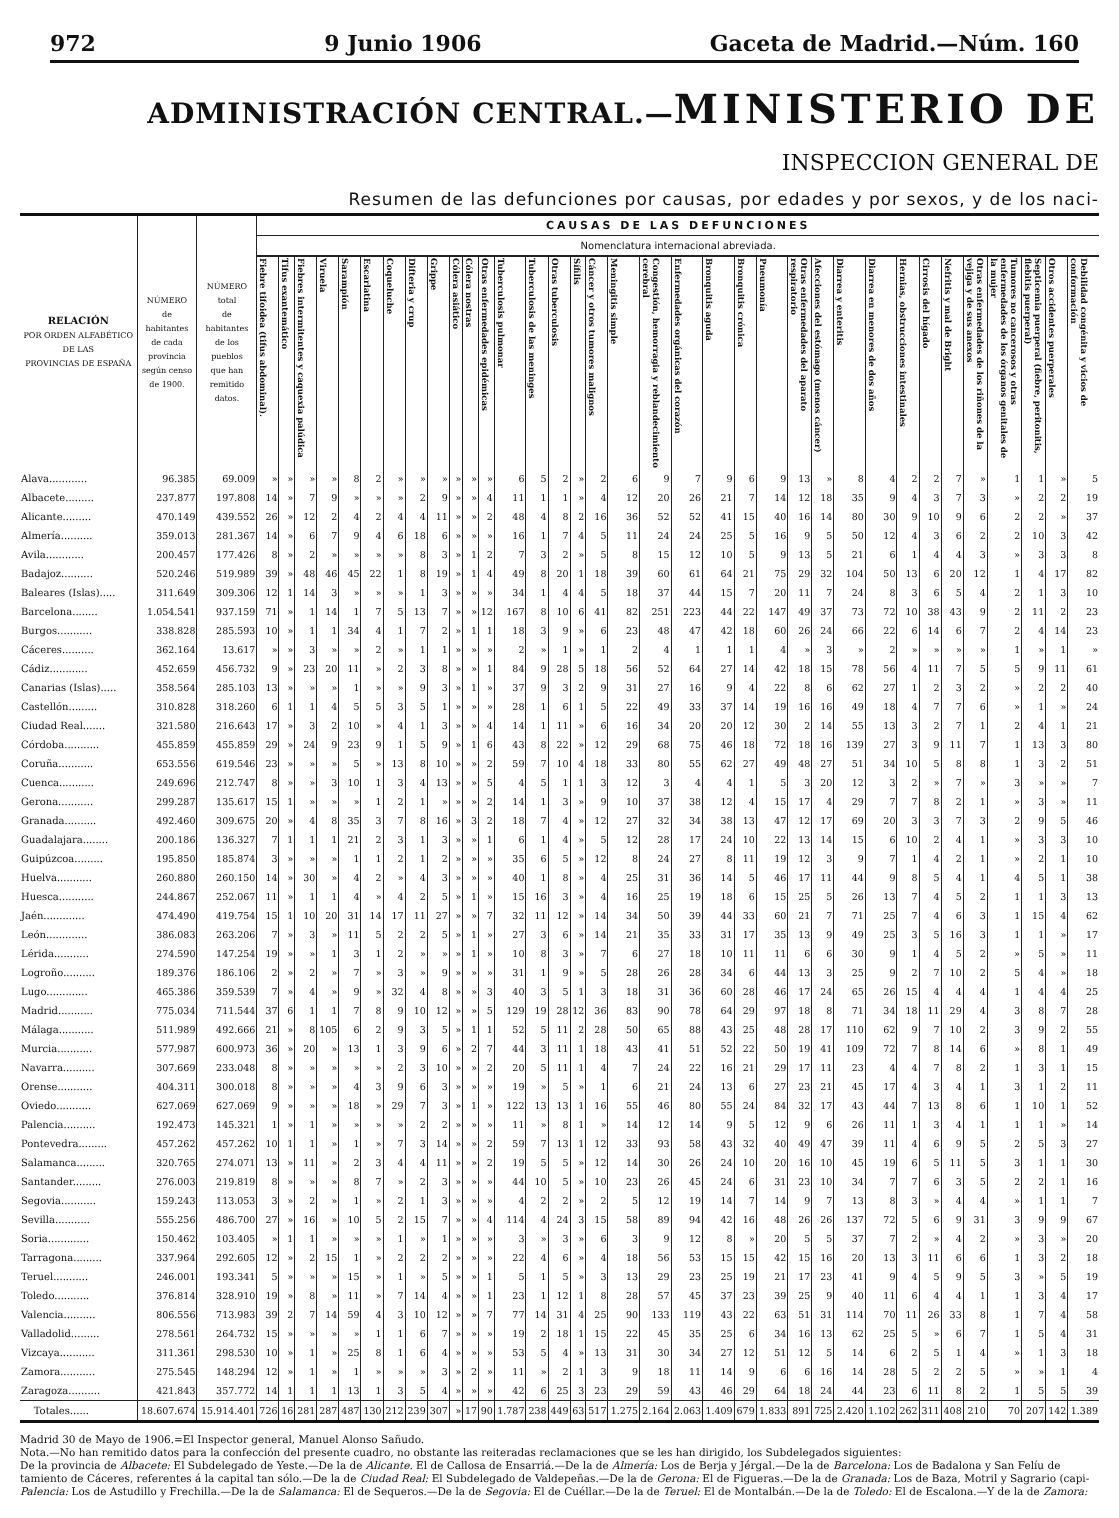972 9 Junio 1906 Gaceta de Madrid.—Núm. 160
ADMINISTRACIÓN CENTRAL.—MINISTERIO DE
INSPECCION GENERAL DE
Resumen de las defunciones por causas, por edades y por sexos, y de los naci-
| RELACIÓN POR ORDEN ALFABÉTICO DE LAS PROVINCIAS DE ESPAÑA | NÚMERO de habitantes de cada provincia según censo de 1900. | NÚMERO total de habitantes de los pueblos que han remitido datos. | CAUSAS DE LAS DEFUNCIONES | | | | | | | | | | | | | | | | | | | | | | | | | | | | | | | | | | |
| --- | --- | --- | --- | --- | --- | --- | --- | --- | --- | --- | --- | --- | --- | --- | --- | --- | --- | --- | --- | --- | --- | --- | --- | --- | --- | --- | --- | --- | --- | --- | --- | --- | --- | --- | --- | --- | --- |
| | | | Nomenclatura internacional abreviada. | | | | | | | | | | | | | | | | | | | | | | | | | | | | | | | | | | |
| | | | Fiebre tifoidea (tifus abdominal). | Tifus exantemático | Fiebres intermitentes y caquexia palúdica | Viruela | Sarampión | Escarlatina | Coqueluche | Difteria y crup | Grippe | Cólera asiático | Cólera nostras | Otras enfermedades epidémicas | Tuberculosis pulmonar | Tuberculosis de las meninges | Otras tuberculosis | Sífilis | Cáncer y otros tumores malignos | Meningitis simple | Congestión, hemorragia y reblandecimiento cerebral | Enfermedades orgánicas del corazón | Bronquitis aguda | Bronquitis crónica | Pneumonía | Otras enfermedades del aparato respiratorio | Afecciones del estómago (menos cáncer) | Diarrea y enteritis | Diarrea en menores de dos años | Hernias, obstrucciones intestinales | Cirrosis del hígado | Nefritis y mal de Bright | Otras enfermedades de los riñones de la vejiga y de sus anexos | Tumores no cancerosos y otras enfermedades de los órganos genitales de la mujer | Septicemia puerperal (fiebre, peritonitis, flebitis puerperal) | Otros accidentes puerperales | Debilidad congénita y vicios de conformación |
| Alava............ | 96.385 | 69.009 | » | » | » | » | 8 | 2 | » | » | » | » | » | » | 6 | 5 | 2 | » | 2 | 6 | 9 | 7 | 9 | 6 | 9 | 13 | » | 8 | 4 | 2 | 2 | 7 | » | 1 | 1 | » | 5 |
| Albacete......... | 237.877 | 197.808 | 14 | » | 7 | 9 | » | » | » | 2 | 9 | » | » | 4 | 11 | 1 | 1 | » | 4 | 12 | 20 | 26 | 21 | 7 | 14 | 12 | 18 | 35 | 9 | 4 | 3 | 7 | 3 | » | 2 | 2 | 19 |
| Alicante......... | 470.149 | 439.552 | 26 | » | 12 | 2 | 4 | 2 | 4 | 4 | 11 | » | » | 2 | 48 | 4 | 8 | 2 | 16 | 36 | 52 | 52 | 41 | 15 | 40 | 16 | 14 | 80 | 30 | 9 | 10 | 9 | 6 | 2 | 2 | » | 37 |
| Almería.......... | 359.013 | 281.367 | 14 | » | 6 | 7 | 9 | 4 | 6 | 18 | 6 | » | » | » | 16 | 1 | 7 | 4 | 5 | 11 | 24 | 24 | 25 | 5 | 16 | 9 | 5 | 50 | 12 | 4 | 3 | 6 | 2 | 2 | 10 | 3 | 42 |
| Avila............ | 200.457 | 177.426 | 8 | » | 2 | » | » | » | » | 8 | 3 | » | 1 | 2 | 7 | 3 | 2 | » | 5 | 8 | 15 | 12 | 10 | 5 | 9 | 13 | 5 | 21 | 6 | 1 | 4 | 4 | 3 | » | 3 | 3 | 8 |
| Badajoz.......... | 520.246 | 519.989 | 39 | » | 48 | 46 | 45 | 22 | 1 | 8 | 19 | » | 1 | 4 | 49 | 8 | 20 | 1 | 18 | 39 | 60 | 61 | 64 | 21 | 75 | 29 | 32 | 104 | 50 | 13 | 6 | 20 | 12 | 1 | 4 | 17 | 82 |
| Baleares (Islas)..... | 311.649 | 309.306 | 12 | 1 | 14 | 3 | » | » | » | 1 | 3 | » | » | » | 34 | 1 | 4 | 4 | 5 | 18 | 37 | 44 | 15 | 7 | 20 | 11 | 7 | 24 | 8 | 3 | 6 | 5 | 4 | 2 | 1 | 3 | 10 |
| Barcelona........ | 1.054.541 | 937.159 | 71 | » | 1 | 14 | 1 | 7 | 5 | 13 | 7 | » | » | 12 | 167 | 8 | 10 | 6 | 41 | 82 | 251 | 223 | 44 | 22 | 147 | 49 | 37 | 73 | 72 | 10 | 38 | 43 | 9 | 2 | 11 | 2 | 23 |
| Burgos........... | 338.828 | 285.593 | 10 | » | 1 | 1 | 34 | 4 | 1 | 7 | 2 | » | 1 | 1 | 18 | 3 | 9 | » | 6 | 23 | 48 | 47 | 42 | 18 | 60 | 26 | 24 | 66 | 22 | 6 | 14 | 6 | 7 | 2 | 4 | 14 | 23 |
| Cáceres.......... | 362.164 | 13.617 | » | » | 3 | » | » | 2 | » | 1 | 1 | » | » | » | 2 | » | 1 | » | 1 | 2 | 4 | 1 | 1 | 1 | 4 | » | 3 | » | 2 | » | » | » | » | 1 | » | 1 | » |
| Cádiz............ | 452.659 | 456.732 | 9 | » | 23 | 20 | 11 | » | 2 | 3 | 8 | » | » | 1 | 84 | 9 | 28 | 5 | 18 | 56 | 52 | 64 | 27 | 14 | 42 | 18 | 15 | 78 | 56 | 4 | 11 | 7 | 5 | 5 | 9 | 11 | 61 |
| Canarias (Islas)..... | 358.564 | 285.103 | 13 | » | » | » | 1 | » | » | 9 | 3 | » | 1 | » | 37 | 9 | 3 | 2 | 9 | 31 | 27 | 16 | 9 | 4 | 22 | 8 | 6 | 62 | 27 | 1 | 2 | 3 | 2 | » | 2 | 2 | 40 |
| Castellón......... | 310.828 | 318.260 | 6 | 1 | 1 | 4 | 5 | 5 | 3 | 5 | 1 | » | » | » | 28 | 1 | 6 | 1 | 5 | 22 | 49 | 33 | 37 | 14 | 19 | 16 | 16 | 49 | 18 | 4 | 7 | 7 | 6 | » | 1 | » | 24 |
| Ciudad Real....... | 321.580 | 216.643 | 17 | » | 3 | 2 | 10 | » | 4 | 1 | 3 | » | » | 4 | 14 | 1 | 11 | » | 6 | 16 | 34 | 20 | 20 | 12 | 30 | 2 | 14 | 55 | 13 | 3 | 2 | 7 | 1 | 2 | 4 | 1 | 21 |
| Córdoba........... | 455.859 | 455.859 | 29 | » | 24 | 9 | 23 | 9 | 1 | 5 | 9 | » | 1 | 6 | 43 | 8 | 22 | » | 12 | 29 | 68 | 75 | 46 | 18 | 72 | 18 | 16 | 139 | 27 | 3 | 9 | 11 | 7 | 1 | 13 | 3 | 80 |
| Coruña........... | 653.556 | 619.546 | 23 | » | » | » | 5 | » | 13 | 8 | 10 | » | » | 2 | 59 | 7 | 10 | 4 | 18 | 33 | 80 | 55 | 62 | 27 | 49 | 48 | 27 | 51 | 34 | 10 | 5 | 8 | 8 | 1 | 3 | 2 | 51 |
| Cuenca........... | 249.696 | 212.747 | 8 | » | » | 3 | 10 | 1 | 3 | 4 | 13 | » | » | 5 | 4 | 5 | 1 | 1 | 3 | 12 | 3 | 4 | 4 | 1 | 5 | 3 | 20 | 12 | 3 | 2 | » | 7 | » | 3 | » | » | 7 |
| Gerona........... | 299.287 | 135.617 | 15 | 1 | » | » | » | 1 | 2 | 1 | » | » | » | 2 | 14 | 1 | 3 | » | 9 | 10 | 37 | 38 | 12 | 4 | 15 | 17 | 4 | 29 | 7 | 7 | 8 | 2 | 1 | » | 3 | » | 11 |
| Granada.......... | 492.460 | 309.675 | 20 | » | 4 | 8 | 35 | 3 | 7 | 8 | 16 | » | 3 | 2 | 18 | 7 | 4 | » | 12 | 27 | 32 | 34 | 38 | 13 | 47 | 12 | 17 | 69 | 20 | 3 | 3 | 7 | 3 | 2 | 9 | 5 | 46 |
| Guadalajara........ | 200.186 | 136.327 | 7 | 1 | 1 | 1 | 21 | 2 | 3 | 1 | 3 | » | » | 1 | 6 | 1 | 4 | » | 5 | 12 | 28 | 17 | 24 | 10 | 22 | 13 | 14 | 15 | 6 | 10 | 2 | 4 | 1 | » | 3 | 3 | 10 |
| Guipúzcoa......... | 195.850 | 185.874 | 3 | » | » | » | 1 | 1 | 2 | 1 | 2 | » | » | » | 35 | 6 | 5 | » | 12 | 8 | 24 | 27 | 8 | 11 | 19 | 12 | 3 | 9 | 7 | 1 | 4 | 2 | 1 | » | 2 | 1 | 10 |
| Huelva........... | 260.880 | 260.150 | 14 | » | 30 | » | 4 | 2 | » | 4 | 3 | » | » | » | 40 | 1 | 8 | » | 4 | 25 | 31 | 36 | 14 | 5 | 46 | 17 | 11 | 44 | 9 | 8 | 5 | 4 | 1 | 4 | 5 | 1 | 38 |
| Huesca........... | 244.867 | 252.067 | 11 | » | 1 | 1 | 4 | » | 4 | 2 | 5 | » | 1 | » | 15 | 16 | 3 | » | 4 | 16 | 25 | 19 | 18 | 6 | 15 | 25 | 5 | 26 | 13 | 7 | 4 | 5 | 2 | 1 | 1 | 3 | 13 |
| Jaén............. | 474.490 | 419.754 | 15 | 1 | 10 | 20 | 31 | 14 | 17 | 11 | 27 | » | » | 7 | 32 | 11 | 12 | » | 14 | 34 | 50 | 39 | 44 | 33 | 60 | 21 | 7 | 71 | 25 | 7 | 4 | 6 | 3 | 1 | 15 | 4 | 62 |
| León............. | 386.083 | 263.206 | 7 | » | 3 | » | 11 | 5 | 2 | 2 | 5 | » | 1 | » | 27 | 3 | 6 | » | 14 | 21 | 35 | 33 | 31 | 17 | 35 | 13 | 9 | 49 | 25 | 3 | 5 | 16 | 3 | 1 | 1 | » | 17 |
| Lérida........... | 274.590 | 147.254 | 19 | » | » | 1 | 3 | 1 | 2 | » | » | » | 1 | » | 10 | 8 | 3 | » | 7 | 6 | 27 | 18 | 10 | 11 | 11 | 6 | 6 | 30 | 9 | 1 | 4 | 5 | 2 | » | 5 | » | 11 |
| Logroño.......... | 189.376 | 186.106 | 2 | » | 2 | » | 7 | » | 3 | » | 9 | » | » | » | 31 | 1 | 9 | » | 5 | 28 | 26 | 28 | 34 | 6 | 44 | 13 | 3 | 25 | 9 | 2 | 7 | 10 | 2 | 5 | 4 | » | 18 |
| Lugo............. | 465.386 | 359.539 | 7 | » | 4 | » | 9 | » | 32 | 4 | 8 | » | » | 3 | 40 | 3 | 5 | 1 | 3 | 18 | 31 | 36 | 60 | 28 | 46 | 17 | 24 | 65 | 26 | 15 | 4 | 4 | 4 | 1 | 4 | 4 | 25 |
| Madrid........... | 775.034 | 711.544 | 37 | 6 | 1 | 1 | 7 | 8 | 9 | 10 | 12 | » | » | 5 | 129 | 19 | 28 | 12 | 36 | 83 | 90 | 78 | 64 | 29 | 97 | 18 | 8 | 71 | 34 | 18 | 11 | 29 | 4 | 3 | 8 | 7 | 28 |
| Málaga........... | 511.989 | 492.666 | 21 | » | 8 | 105 | 6 | 2 | 9 | 3 | 5 | » | 1 | 1 | 52 | 5 | 11 | 2 | 28 | 50 | 65 | 88 | 43 | 25 | 48 | 28 | 17 | 110 | 62 | 9 | 7 | 10 | 2 | 3 | 9 | 2 | 55 |
| Murcia........... | 577.987 | 600.973 | 36 | » | 20 | » | 13 | 1 | 3 | 9 | 6 | » | 2 | 7 | 44 | 3 | 11 | 1 | 18 | 43 | 41 | 51 | 52 | 22 | 50 | 19 | 41 | 109 | 72 | 7 | 8 | 14 | 6 | » | 8 | 1 | 49 |
| Navarra.......... | 307.669 | 233.048 | 8 | » | » | » | » | » | 2 | 3 | 10 | » | » | 2 | 20 | 5 | 11 | 1 | 4 | 7 | 24 | 22 | 16 | 21 | 29 | 17 | 11 | 23 | 4 | 4 | 7 | 8 | 2 | 1 | 3 | 1 | 15 |
| Orense........... | 404.311 | 300.018 | 8 | » | » | » | 4 | 3 | 9 | 6 | 3 | » | » | » | 19 | » | 5 | » | 1 | 6 | 21 | 24 | 13 | 6 | 27 | 23 | 21 | 45 | 17 | 4 | 3 | 4 | 1 | 3 | 1 | 2 | 11 |
| Oviedo........... | 627.069 | 627.069 | 9 | » | » | » | 18 | » | 29 | 7 | 3 | » | 1 | » | 122 | 13 | 13 | 1 | 16 | 55 | 46 | 80 | 55 | 24 | 84 | 32 | 17 | 43 | 44 | 7 | 13 | 8 | 6 | 1 | 10 | 1 | 52 |
| Palencia.......... | 192.473 | 145.321 | 1 | » | 1 | » | » | » | » | 2 | 2 | » | » | » | 11 | » | 8 | 1 | » | 14 | 12 | 14 | 9 | 5 | 12 | 9 | 6 | 26 | 11 | 1 | 3 | 4 | 1 | 1 | 1 | » | 14 |
| Pontevedra......... | 457.262 | 457.262 | 10 | 1 | 1 | » | 1 | » | 7 | 3 | 14 | » | » | 2 | 59 | 7 | 13 | 1 | 12 | 33 | 93 | 58 | 43 | 32 | 40 | 49 | 47 | 39 | 11 | 4 | 6 | 9 | 5 | 2 | 5 | 3 | 27 |
| Salamanca......... | 320.765 | 274.071 | 13 | » | 11 | » | 2 | 3 | 4 | 4 | 11 | » | » | 2 | 19 | 5 | 5 | » | 12 | 14 | 30 | 26 | 24 | 10 | 20 | 16 | 10 | 45 | 19 | 6 | 5 | 11 | 5 | 3 | 1 | 1 | 30 |
| Santander......... | 276.003 | 219.819 | 8 | » | » | » | 8 | 7 | » | 2 | 3 | » | » | » | 44 | 10 | 5 | » | 10 | 23 | 26 | 45 | 24 | 6 | 31 | 23 | 10 | 34 | 7 | 7 | 6 | 3 | 5 | 2 | 2 | 1 | 16 |
| Segovia........... | 159.243 | 113.053 | 3 | » | 2 | » | 1 | » | 2 | 1 | 3 | » | » | » | 4 | 2 | 2 | » | 2 | 5 | 12 | 19 | 14 | 7 | 14 | 9 | 7 | 13 | 8 | 3 | » | 4 | 4 | » | 1 | 1 | 7 |
| Sevilla........... | 555.256 | 486.700 | 27 | » | 16 | » | 10 | 5 | 2 | 15 | 7 | » | » | 4 | 114 | 4 | 24 | 3 | 15 | 58 | 89 | 94 | 42 | 16 | 48 | 26 | 26 | 137 | 72 | 5 | 6 | 9 | 31 | 3 | 9 | 9 | 67 |
| Soria............. | 150.462 | 103.405 | » | 1 | 1 | » | » | » | 1 | » | 1 | » | » | » | 3 | » | 3 | » | 6 | 3 | 9 | 12 | 8 | » | 20 | 5 | 5 | 37 | 7 | 2 | » | 4 | 2 | » | 3 | » | 20 |
| Tarragona......... | 337.964 | 292.605 | 12 | » | 2 | 15 | 1 | » | 2 | 2 | 2 | » | » | » | 22 | 4 | 6 | » | 4 | 18 | 56 | 53 | 15 | 15 | 42 | 15 | 16 | 20 | 13 | 3 | 11 | 6 | 6 | 1 | 3 | 2 | 18 |
| Teruel........... | 246.001 | 193.341 | 5 | » | » | » | 15 | » | 1 | » | 5 | » | » | 1 | 5 | 1 | 5 | » | 3 | 13 | 29 | 23 | 25 | 19 | 21 | 17 | 23 | 41 | 9 | 4 | 5 | 9 | 5 | 3 | » | 5 | 19 |
| Toledo........... | 376.814 | 328.910 | 19 | » | 8 | » | 11 | » | 7 | 14 | 4 | » | » | 1 | 23 | 1 | 12 | 1 | 8 | 28 | 57 | 45 | 37 | 23 | 39 | 25 | 9 | 40 | 11 | 6 | 4 | 4 | 1 | 1 | 3 | 4 | 17 |
| Valencia.......... | 806.556 | 713.983 | 39 | 2 | 7 | 14 | 59 | 4 | 3 | 10 | 12 | » | » | 7 | 77 | 14 | 31 | 4 | 25 | 90 | 133 | 119 | 43 | 22 | 63 | 51 | 31 | 114 | 70 | 11 | 26 | 33 | 8 | 1 | 7 | 4 | 58 |
| Valladolid......... | 278.561 | 264.732 | 15 | » | » | » | » | 1 | 1 | 6 | 7 | » | » | » | 19 | 2 | 18 | 1 | 15 | 22 | 45 | 35 | 25 | 6 | 34 | 16 | 13 | 62 | 25 | 5 | » | 6 | 7 | 1 | 5 | 4 | 31 |
| Vizcaya........... | 311.361 | 298.530 | 10 | » | 1 | » | 25 | 8 | 1 | 6 | 4 | » | » | » | 53 | 5 | 4 | » | 13 | 31 | 30 | 34 | 27 | 12 | 51 | 12 | 5 | 14 | 6 | 2 | 5 | 1 | 4 | » | 1 | 3 | 18 |
| Zamora........... | 275.545 | 148.294 | 12 | » | 1 | » | 1 | » | » | » | 3 | » | 2 | » | 11 | » | 2 | 1 | 3 | 9 | 18 | 11 | 14 | 9 | 6 | 6 | 16 | 14 | 28 | 5 | 2 | 2 | 5 | » | » | 1 | 4 |
| Zaragoza.......... | 421.843 | 357.772 | 14 | 1 | 1 | 1 | 13 | 1 | 3 | 5 | 4 | » | » | » | 42 | 6 | 25 | 3 | 23 | 29 | 59 | 43 | 46 | 29 | 64 | 18 | 24 | 44 | 23 | 6 | 11 | 8 | 2 | 1 | 5 | 5 | 39 |
| Totales...... | 18.607.674 | 15.914.401 | 726 | 16 | 281 | 287 | 487 | 130 | 212 | 239 | 307 | » | 17 | 90 | 1.787 | 238 | 449 | 63 | 517 | 1.275 | 2.164 | 2.063 | 1.409 | 679 | 1.833 | 891 | 725 | 2.420 | 1.102 | 262 | 311 | 408 | 210 | 70 | 207 | 142 | 1.389 |
Madrid 30 de Mayo de 1906.=El Inspector general, Manuel Alonso Sañudo.
Nota.—No han remitido datos para la confección del presente cuadro, no obstante las reiteradas reclamaciones que se les han dirigido, los Subdelegados siguientes:
De la provincia de Albacete: El Subdelegado de Yeste.—De la de Alicante. El de Callosa de Ensarriá.—De la de Almería: Los de Berja y Jérgal.—De la de Barcelona: Los de Badalona y San Felíu de tamiento de Cáceres, referentes á la capital tan sólo.—De la de Ciudad Real: El Subdelegado de Valdepeñas.—De la de Gerona: El de Figueras.—De la de Granada: Los de Baza, Motril y Sagrario (capi- Palencia: Los de Astudillo y Frechilla.—De la de Salamanca: El de Sequeros.—De la de Segovia: El de Cuéllar.—De la de Teruel: El de Montalbán.—De la de Toledo: El de Escalona.—Y de la de Zamora: